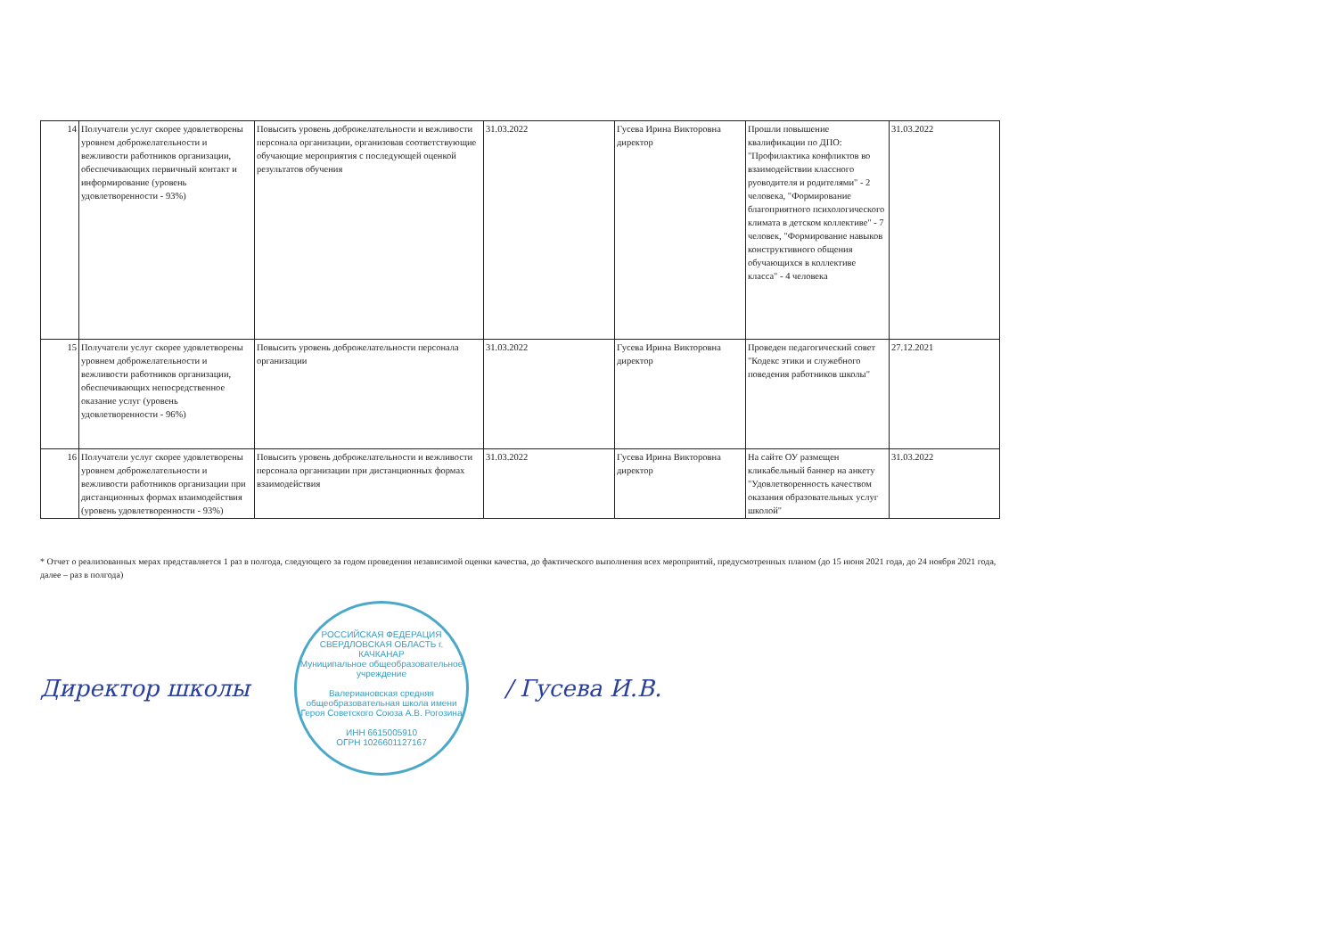| 14 | Получатели услуг скорее удовлетворены уровнем доброжелательности и вежливости работников организации, обеспечивающих первичный контакт и информирование (уровень удовлетворенности - 93%) | Повысить уровень доброжелательности и вежливости персонала организации, организовав соответствующие обучающие мероприятия с последующей оценкой результатов обучения | 31.03.2022 | Гусева Ирина Викторовна директор | Прошли повышение квалификации по ДПО: "Профилактика конфликтов во взаимодействии классного руоводителя и родителями" - 2 человека, "Формирование благоприятного психологического климата в детском коллективе" - 7 человек, "Формирование навыков конструктивного общения обучающихся в коллективе класса" - 4 человека | 31.03.2022 |
| 15 | Получатели услуг скорее удовлетворены уровнем доброжелательности и вежливости работников организации, обеспечивающих непосредственное оказание услуг (уровень удовлетворенности - 96%) | Повысить уровень доброжелательности персонала организации | 31.03.2022 | Гусева Ирина Викторовна директор | Проведен педагогический совет "Кодекс этики и служебного поведения работников школы" | 27.12.2021 |
| 16 | Получатели услуг скорее удовлетворены уровнем доброжелательности и вежливости работников организации при дистанционных формах взаимодействия (уровень удовлетворенности - 93%) | Повысить уровень доброжелательности и вежливости персонала организации при дистанционных формах взаимодействия | 31.03.2022 | Гусева Ирина Викторовна директор | На сайте ОУ размещен кликабельный баннер на анкету "Удовлетворенность качеством оказания образовательных услуг школой" | 31.03.2022 |
* Отчет о реализованных мерах представляется 1 раз в полгода, следующего за годом проведения независимой оценки качества, до фактического выполнения всех мероприятий, предусмотренных планом (до 15 июня 2021 года, до 24 ноября 2021 года, далее – раз в полгода)
Директор школы
РОССИЙСКАЯ ФЕДЕРАЦИЯ СВЕРДЛОВСКАЯ ОБЛАСТЬ г. КАЧКАНАР
Муниципальное общеобразовательное учреждение
Валериановская средняя общеобразовательная школа имени Героя Советского Союза А.В. Рогозина
ИНН 6615005910
ОГРН 1026601127167
/ Гусева И.В.